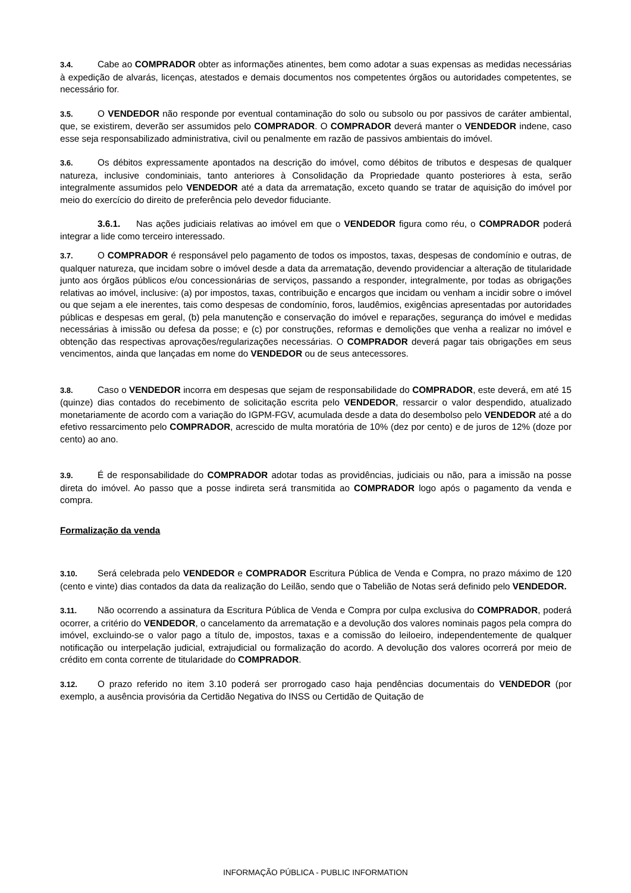3.4. Cabe ao COMPRADOR obter as informações atinentes, bem como adotar a suas expensas as medidas necessárias à expedição de alvarás, licenças, atestados e demais documentos nos competentes órgãos ou autoridades competentes, se necessário for.
3.5. O VENDEDOR não responde por eventual contaminação do solo ou subsolo ou por passivos de caráter ambiental, que, se existirem, deverão ser assumidos pelo COMPRADOR. O COMPRADOR deverá manter o VENDEDOR indene, caso esse seja responsabilizado administrativa, civil ou penalmente em razão de passivos ambientais do imóvel.
3.6. Os débitos expressamente apontados na descrição do imóvel, como débitos de tributos e despesas de qualquer natureza, inclusive condominiais, tanto anteriores à Consolidação da Propriedade quanto posteriores à esta, serão integralmente assumidos pelo VENDEDOR até a data da arrematação, exceto quando se tratar de aquisição do imóvel por meio do exercício do direito de preferência pelo devedor fiduciante.
3.6.1. Nas ações judiciais relativas ao imóvel em que o VENDEDOR figura como réu, o COMPRADOR poderá integrar a lide como terceiro interessado.
3.7. O COMPRADOR é responsável pelo pagamento de todos os impostos, taxas, despesas de condomínio e outras, de qualquer natureza, que incidam sobre o imóvel desde a data da arrematação, devendo providenciar a alteração de titularidade junto aos órgãos públicos e/ou concessionárias de serviços, passando a responder, integralmente, por todas as obrigações relativas ao imóvel, inclusive: (a) por impostos, taxas, contribuição e encargos que incidam ou venham a incidir sobre o imóvel ou que sejam a ele inerentes, tais como despesas de condomínio, foros, laudêmios, exigências apresentadas por autoridades públicas e despesas em geral, (b) pela manutenção e conservação do imóvel e reparações, segurança do imóvel e medidas necessárias à imissão ou defesa da posse; e (c) por construções, reformas e demolições que venha a realizar no imóvel e obtenção das respectivas aprovações/regularizações necessárias. O COMPRADOR deverá pagar tais obrigações em seus vencimentos, ainda que lançadas em nome do VENDEDOR ou de seus antecessores.
3.8. Caso o VENDEDOR incorra em despesas que sejam de responsabilidade do COMPRADOR, este deverá, em até 15 (quinze) dias contados do recebimento de solicitação escrita pelo VENDEDOR, ressarcir o valor despendido, atualizado monetariamente de acordo com a variação do IGPM-FGV, acumulada desde a data do desembolso pelo VENDEDOR até a do efetivo ressarcimento pelo COMPRADOR, acrescido de multa moratória de 10% (dez por cento) e de juros de 12% (doze por cento) ao ano.
3.9. É de responsabilidade do COMPRADOR adotar todas as providências, judiciais ou não, para a imissão na posse direta do imóvel. Ao passo que a posse indireta será transmitida ao COMPRADOR logo após o pagamento da venda e compra.
Formalização da venda
3.10. Será celebrada pelo VENDEDOR e COMPRADOR Escritura Pública de Venda e Compra, no prazo máximo de 120 (cento e vinte) dias contados da data da realização do Leilão, sendo que o Tabelião de Notas será definido pelo VENDEDOR.
3.11. Não ocorrendo a assinatura da Escritura Pública de Venda e Compra por culpa exclusiva do COMPRADOR, poderá ocorrer, a critério do VENDEDOR, o cancelamento da arrematação e a devolução dos valores nominais pagos pela compra do imóvel, excluindo-se o valor pago a título de, impostos, taxas e a comissão do leiloeiro, independentemente de qualquer notificação ou interpelação judicial, extrajudicial ou formalização do acordo. A devolução dos valores ocorrerá por meio de crédito em conta corrente de titularidade do COMPRADOR.
3.12. O prazo referido no item 3.10 poderá ser prorrogado caso haja pendências documentais do VENDEDOR (por exemplo, a ausência provisória da Certidão Negativa do INSS ou Certidão de Quitação de
INFORMAÇÃO PÚBLICA - PUBLIC INFORMATION